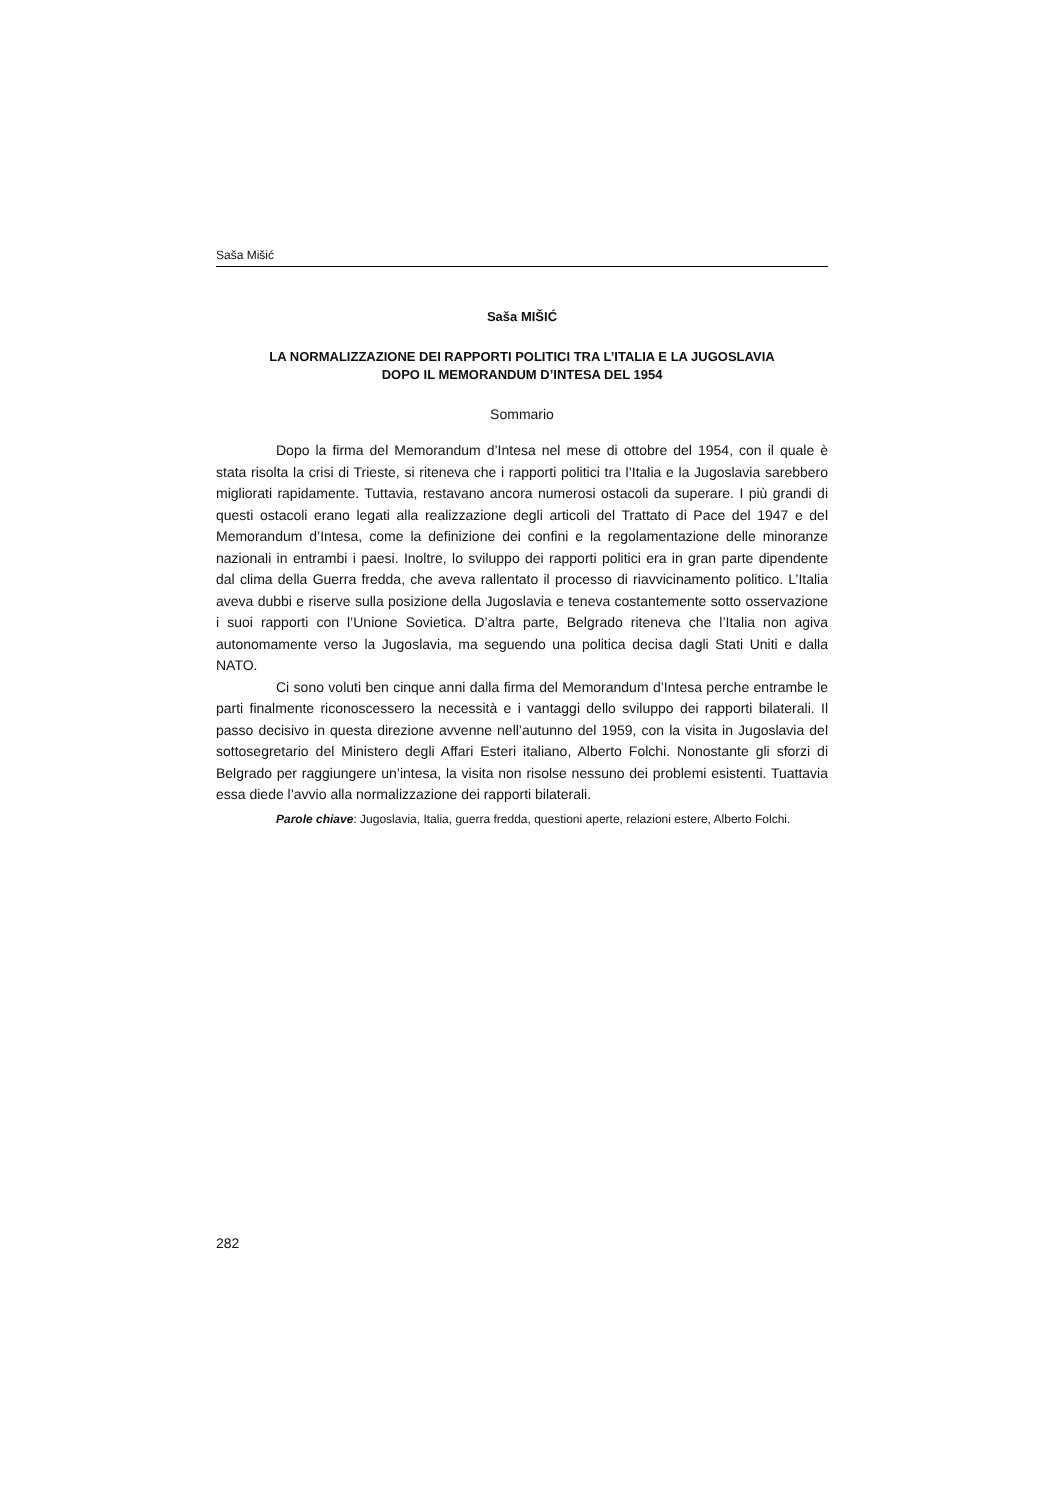Saša Mišić
Saša MIŠIĆ
LA NORMALIZZAZIONE DEI RAPPORTI POLITICI TRA L’ITALIA E LA JUGOSLAVIA
DOPO IL MEMORANDUM D’INTESA DEL 1954
Sommario
Dopo la firma del Memorandum d’Intesa nel mese di ottobre del 1954, con il quale è stata risolta la crisi di Trieste, si riteneva che i rapporti politici tra l’Italia e la Jugoslavia sarebbero migliorati rapidamente. Tuttavia, restavano ancora numerosi ostacoli da superare. I più grandi di questi ostacoli erano legati alla realizzazione degli articoli del Trattato di Pace del 1947 e del Memorandum d’Intesa, come la definizione dei confini e la regolamentazione delle minoranze nazionali in entrambi i paesi. Inoltre, lo sviluppo dei rapporti politici era in gran parte dipendente dal clima della Guerra fredda, che aveva rallentato il processo di riavvicinamento politico. L’Italia aveva dubbi e riserve sulla posizione della Jugoslavia e teneva costantemente sotto osservazione i suoi rapporti con l’Unione Sovietica. D’altra parte, Belgrado riteneva che l’Italia non agiva autonomamente verso la Jugoslavia, ma seguendo una politica decisa dagli Stati Uniti e dalla NATO.
Ci sono voluti ben cinque anni dalla firma del Memorandum d’Intesa perche entrambe le parti finalmente riconoscessero la necessità e i vantaggi dello sviluppo dei rapporti bilaterali. Il passo decisivo in questa direzione avvenne nell’autunno del 1959, con la visita in Jugoslavia del sottosegretario del Ministero degli Affari Esteri italiano, Alberto Folchi. Nonostante gli sforzi di Belgrado per raggiungere un’intesa, la visita non risolse nessuno dei problemi esistenti. Tuattavia essa diede l’avvio alla normalizzazione dei rapporti bilaterali.
Parole chiave: Jugoslavia, Italia, guerra fredda, questioni aperte, relazioni estere, Alberto Folchi.
282